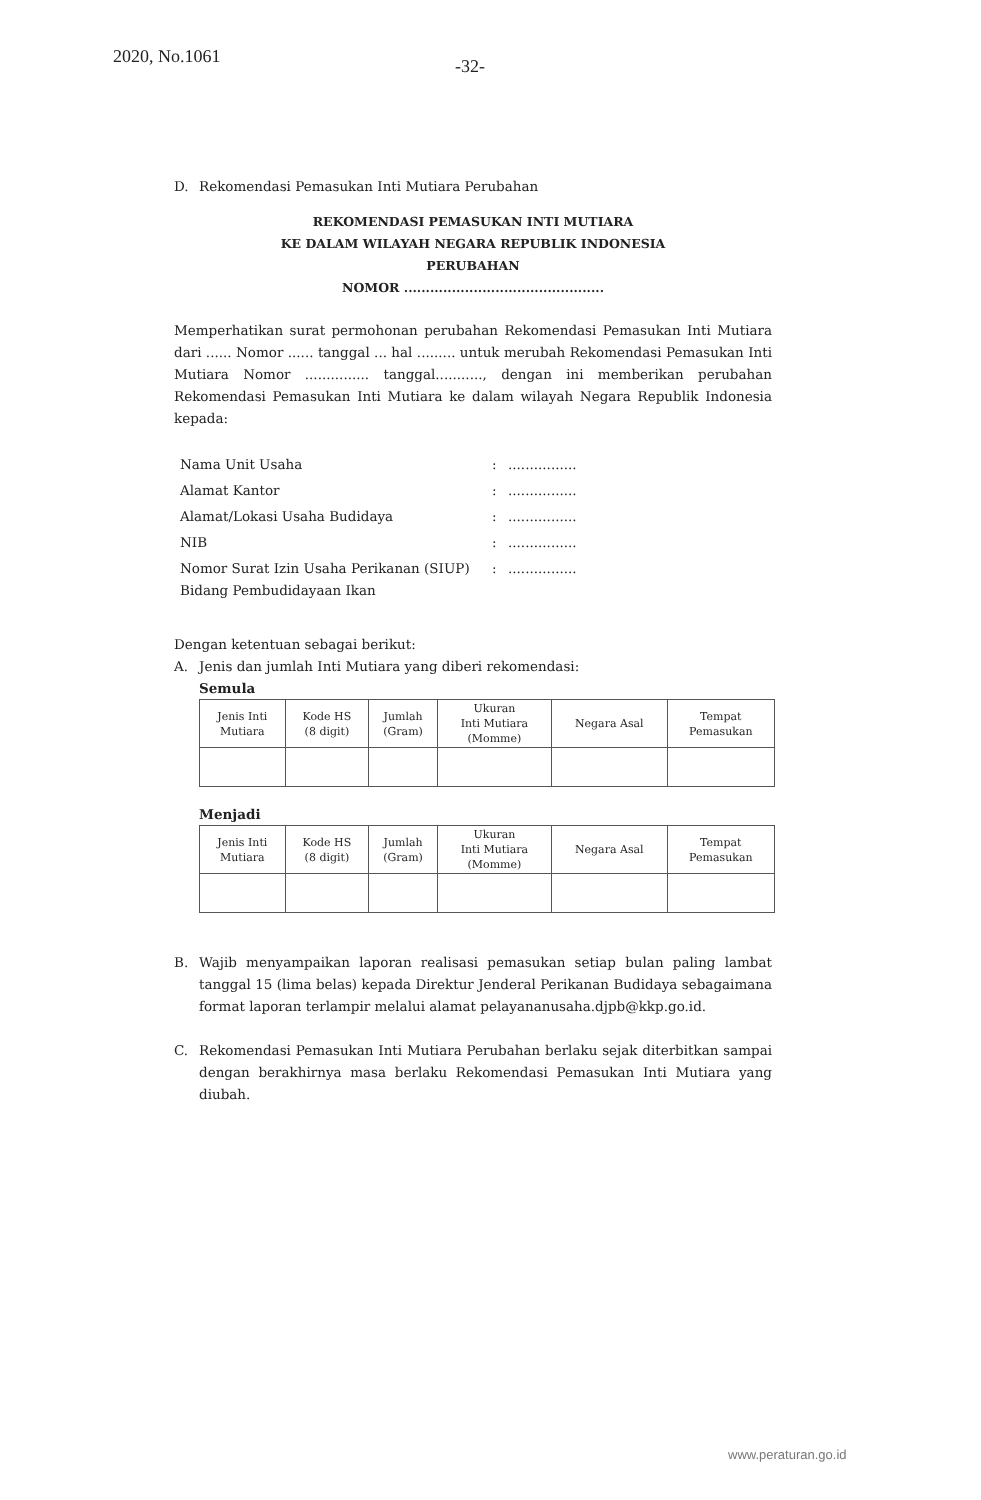2020, No.1061 -32-
D. Rekomendasi Pemasukan Inti Mutiara Perubahan
REKOMENDASI PEMASUKAN INTI MUTIARA
KE DALAM WILAYAH NEGARA REPUBLIK INDONESIA
PERUBAHAN
NOMOR ..............................................
Memperhatikan surat permohonan perubahan Rekomendasi Pemasukan Inti Mutiara dari ...... Nomor ...... tanggal ... hal ......... untuk merubah Rekomendasi Pemasukan Inti Mutiara Nomor ............... tanggal..........., dengan ini memberikan perubahan Rekomendasi Pemasukan Inti Mutiara ke dalam wilayah Negara Republik Indonesia kepada:
| Nama Unit Usaha | : | ................ |
| Alamat Kantor | : | ................ |
| Alamat/Lokasi Usaha Budidaya | : | ................ |
| NIB | : | ................ |
| Nomor Surat Izin Usaha Perikanan (SIUP) Bidang Pembudidayaan Ikan | : | ................ |
Dengan ketentuan sebagai berikut:
A. Jenis dan jumlah Inti Mutiara yang diberi rekomendasi:
Semula
| Jenis Inti Mutiara | Kode HS (8 digit) | Jumlah (Gram) | Ukuran Inti Mutiara (Momme) | Negara Asal | Tempat Pemasukan |
| --- | --- | --- | --- | --- | --- |
Menjadi
| Jenis Inti Mutiara | Kode HS (8 digit) | Jumlah (Gram) | Ukuran Inti Mutiara (Momme) | Negara Asal | Tempat Pemasukan |
| --- | --- | --- | --- | --- | --- |
B. Wajib menyampaikan laporan realisasi pemasukan setiap bulan paling lambat tanggal 15 (lima belas) kepada Direktur Jenderal Perikanan Budidaya sebagaimana format laporan terlampir melalui alamat pelayananusaha.djpb@kkp.go.id.
C. Rekomendasi Pemasukan Inti Mutiara Perubahan berlaku sejak diterbitkan sampai dengan berakhirnya masa berlaku Rekomendasi Pemasukan Inti Mutiara yang diubah.
www.peraturan.go.id